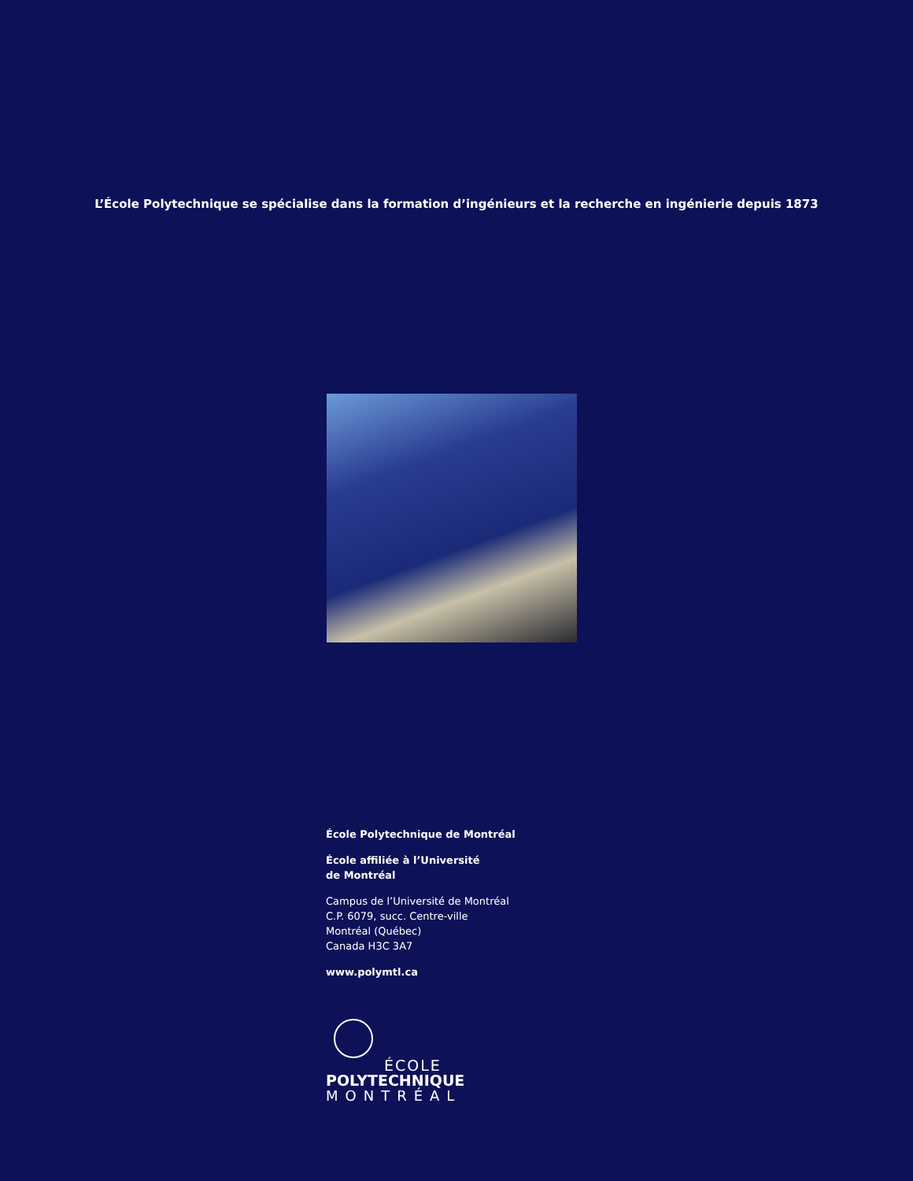L’École Polytechnique se spécialise dans la formation d’ingénieurs et la recherche en ingénierie depuis 1873
École Polytechnique de Montréal
École affiliée à l’Université
de Montréal
Campus de l’Université de Montréal
C.P. 6079, succ. Centre-ville
Montréal (Québec)
Canada H3C 3A7
www.polymtl.ca
ÉCOLE
POLYTECHNIQUE
MONTRÉAL